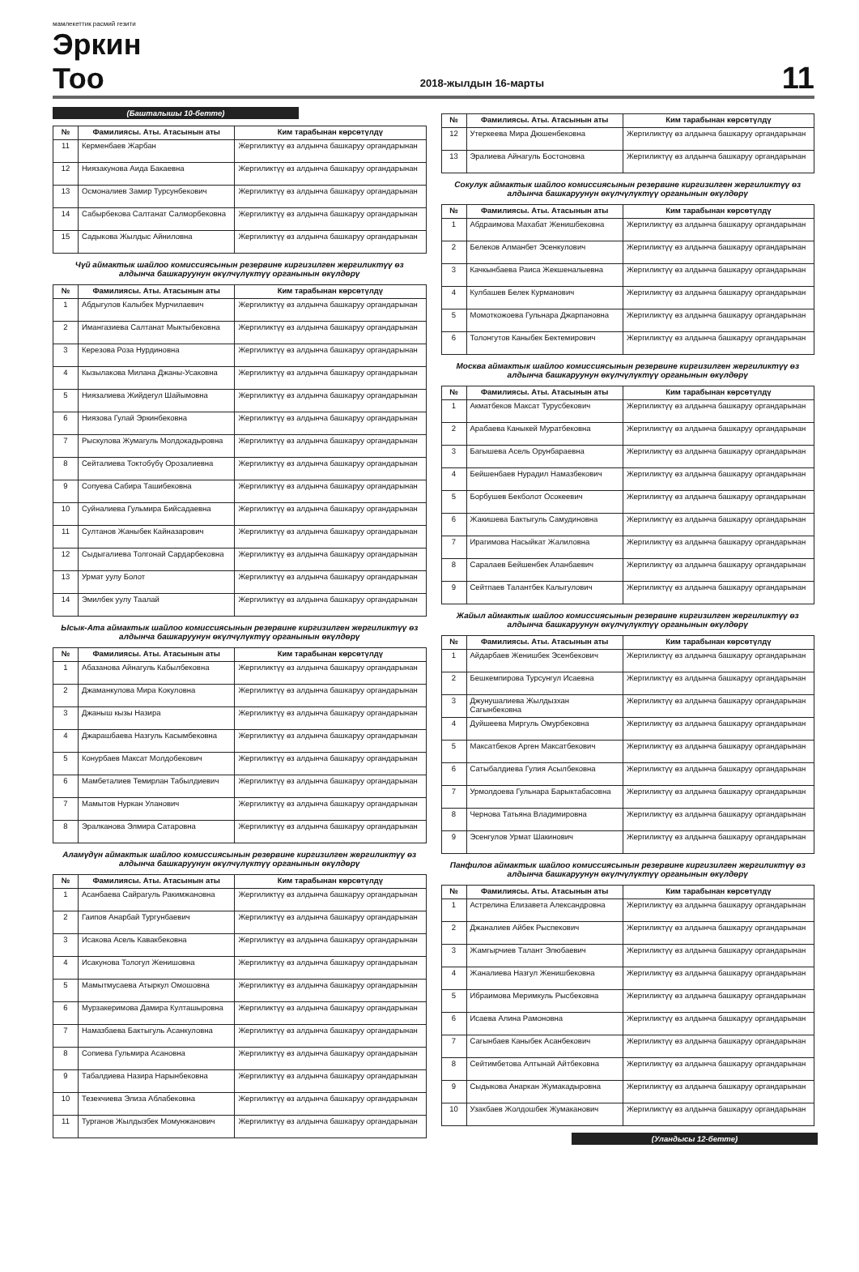мамлекеттик расмий гезити
Эркин Тоо
2018-жылдын 16-марты
11
(Башталышы 10-бетте)
| № | Фамилиясы. Аты. Атасынын аты | Ким тарабынан көрсөтүлдү |
| --- | --- | --- |
| 11 | Керменбаев Жарбан | Жергиликтүү өз алдынча башкаруу органдарынан |
| 12 | Ниязакунова Аида Бакаевна | Жергиликтүү өз алдынча башкаруу органдарынан |
| 13 | Осмоналиев Замир Турсунбекович | Жергиликтүү өз алдынча башкаруу органдарынан |
| 14 | Сабырбекова Салтанат Салморбековна | Жергиликтүү өз алдынча башкаруу органдарынан |
| 15 | Садыкова Жылдыс Айниловна | Жергиликтүү өз алдынча башкаруу органдарынан |
Чүй аймактык шайлоо комиссиясынын резервине киргизилген жергиликтүү өз алдынча башкаруунун өкүлчүлүктүү органынын өкүлдөрү
| № | Фамилиясы. Аты. Атасынын аты | Ким тарабынан көрсөтүлдү |
| --- | --- | --- |
| 1 | Абдыгулов Калыбек Мурчилаевич | Жергиликтүү өз алдынча башкаруу органдарынан |
| 2 | Имангазиева Салтанат Мыктыбековна | Жергиликтүү өз алдынча башкаруу органдарынан |
| 3 | Керезова Роза Нурдиновна | Жергиликтүү өз алдынча башкаруу органдарынан |
| 4 | Кызылакова Милана Джаны-Усаковна | Жергиликтүү өз алдынча башкаруу органдарынан |
| 5 | Ниязалиева Жийдегул Шайымовна | Жергиликтүү өз алдынча башкаруу органдарынан |
| 6 | Ниязова Гулай Эркинбековна | Жергиликтүү өз алдынча башкаруу органдарынан |
| 7 | Рыскулова Жумагуль Молдокадыровна | Жергиликтүү өз алдынча башкаруу органдарынан |
| 8 | Сейталиева Токтобүбү Орозалиевна | Жергиликтүү өз алдынча башкаруу органдарынан |
| 9 | Сопуева Сабира Ташибековна | Жергиликтүү өз алдынча башкаруу органдарынан |
| 10 | Суйналиева Гульмира Бийсадаевна | Жергиликтүү өз алдынча башкаруу органдарынан |
| 11 | Султанов Жаныбек Кайназарович | Жергиликтүү өз алдынча башкаруу органдарынан |
| 12 | Сыдыгалиева Толгонай Сардарбековна | Жергиликтүү өз алдынча башкаруу органдарынан |
| 13 | Урмат уулу Болот | Жергиликтүү өз алдынча башкаруу органдарынан |
| 14 | Эмилбек уулу Таалай | Жергиликтүү өз алдынча башкаруу органдарынан |
Ысык-Ата аймактык шайлоо комиссиясынын резервине киргизилген жергиликтүү өз алдынча башкаруунун өкүлчүлүктүү органынын өкүлдөрү
| № | Фамилиясы. Аты. Атасынын аты | Ким тарабынан көрсөтүлдү |
| --- | --- | --- |
| 1 | Абазанова Айнагуль Кабылбековна | Жергиликтүү өз алдынча башкаруу органдарынан |
| 2 | Джаманкулова Мира Кокуловна | Жергиликтүү өз алдынча башкаруу органдарынан |
| 3 | Джаныш кызы Назира | Жергиликтүү өз алдынча башкаруу органдарынан |
| 4 | Джарашбаева Назгуль Касымбековна | Жергиликтүү өз алдынча башкаруу органдарынан |
| 5 | Конурбаев Максат Молдобекович | Жергиликтүү өз алдынча башкаруу органдарынан |
| 6 | Мамбеталиев Темирлан Табылдиевич | Жергиликтүү өз алдынча башкаруу органдарынан |
| 7 | Мамытов Нуркан Уланович | Жергиликтүү өз алдынча башкаруу органдарынан |
| 8 | Эралканова Элмира Сатаровна | Жергиликтүү өз алдынча башкаруу органдарынан |
Аламүдүн аймактык шайлоо комиссиясынын резервине киргизилген жергиликтүү өз алдынча башкаруунун өкүлчүлүктүү органынын өкүлдөрү
| № | Фамилиясы. Аты. Атасынын аты | Ким тарабынан көрсөтүлдү |
| --- | --- | --- |
| 1 | Асанбаева Сайрагуль Ракимжановна | Жергиликтүү өз алдынча башкаруу органдарынан |
| 2 | Гаипов Анарбай Тургунбаевич | Жергиликтүү өз алдынча башкаруу органдарынан |
| 3 | Исакова Асель Кавакбековна | Жергиликтүү өз алдынча башкаруу органдарынан |
| 4 | Исакунова Тологул Женишовна | Жергиликтүү өз алдынча башкаруу органдарынан |
| 5 | Мамытмусаева Атыркул Омошовна | Жергиликтүү өз алдынча башкаруу органдарынан |
| 6 | Мурзакеримова Дамира Култашыровна | Жергиликтүү өз алдынча башкаруу органдарынан |
| 7 | Намазбаева Бактыгуль Асанкуловна | Жергиликтүү өз алдынча башкаруу органдарынан |
| 8 | Сопиева Гульмира Асановна | Жергиликтүү өз алдынча башкаруу органдарынан |
| 9 | Табалдиева Назира Нарынбековна | Жергиликтүү өз алдынча башкаруу органдарынан |
| 10 | Тезекчиева Элиза Аблабековна | Жергиликтүү өз алдынча башкаруу органдарынан |
| 11 | Турганов Жылдызбек Момунжанович | Жергиликтүү өз алдынча башкаруу органдарынан |
| № | Фамилиясы. Аты. Атасынын аты | Ким тарабынан көрсөтүлдү |
| --- | --- | --- |
| 12 | Утеркеева Мира Дюшенбековна | Жергиликтүү өз алдынча башкаруу органдарынан |
| 13 | Эралиева Айнагуль Бостоновна | Жергиликтүү өз алдынча башкаруу органдарынан |
Сокулук аймактык шайлоо комиссиясынын резервине киргизилген жергиликтүү өз алдынча башкаруунун өкүлчүлүктүү органынын өкүлдөрү
| № | Фамилиясы. Аты. Атасынын аты | Ким тарабынан көрсөтүлдү |
| --- | --- | --- |
| 1 | Абдраимова Махабат Женишбековна | Жергиликтүү өз алдынча башкаруу органдарынан |
| 2 | Белеков Алманбет Эсенкулович | Жергиликтүү өз алдынча башкаруу органдарынан |
| 3 | Качкынбаева Раиса Жекшеналыевна | Жергиликтүү өз алдынча башкаруу органдарынан |
| 4 | Кулбашев Белек Курманович | Жергиликтүү өз алдынча башкаруу органдарынан |
| 5 | Момоткожоева Гульнара Джарпановна | Жергиликтүү өз алдынча башкаруу органдарынан |
| 6 | Толонгутов Каныбек Бектемирович | Жергиликтүү өз алдынча башкаруу органдарынан |
Москва аймактык шайлоо комиссиясынын резервине киргизилген жергиликтүү өз алдынча башкаруунун өкүлчүлүктүү органынын өкүлдөрү
| № | Фамилиясы. Аты. Атасынын аты | Ким тарабынан көрсөтүлдү |
| --- | --- | --- |
| 1 | Акматбеков Максат Турусбекович | Жергиликтүү өз алдынча башкаруу органдарынан |
| 2 | Арабаева Каныкей Муратбековна | Жергиликтүү өз алдынча башкаруу органдарынан |
| 3 | Багышева Асель Орунбараевна | Жергиликтүү өз алдынча башкаруу органдарынан |
| 4 | Бейшенбаев Нурадил Намазбекович | Жергиликтүү өз алдынча башкаруу органдарынан |
| 5 | Борбушев Бекболот Осокеевич | Жергиликтүү өз алдынча башкаруу органдарынан |
| 6 | Жакишева Бактыгуль Самудиновна | Жергиликтүү өз алдынча башкаруу органдарынан |
| 7 | Ирагимова Насыйкат Жалиловна | Жергиликтүү өз алдынча башкаруу органдарынан |
| 8 | Саралаев Бейшенбек Аланбаевич | Жергиликтүү өз алдынча башкаруу органдарынан |
| 9 | Сейтпаев Талантбек Калыгулович | Жергиликтүү өз алдынча башкаруу органдарынан |
Жайыл аймактык шайлоо комиссиясынын резервине киргизилген жергиликтүү өз алдынча башкаруунун өкүлчүлүктүү органынын өкүлдөрү
| № | Фамилиясы. Аты. Атасынын аты | Ким тарабынан көрсөтүлдү |
| --- | --- | --- |
| 1 | Айдарбаев Женишбек Эсенбекович | Жергиликтүү өз алдынча башкаруу органдарынан |
| 2 | Бешкемпирова Турсунгул Исаевна | Жергиликтүү өз алдынча башкаруу органдарынан |
| 3 | Джунушалиева Жылдызхан Сагынбековна | Жергиликтүү өз алдынча башкаруу органдарынан |
| 4 | Дуйшеева Миргуль Омурбековна | Жергиликтүү өз алдынча башкаруу органдарынан |
| 5 | Максатбеков Арген Максатбекович | Жергиликтүү өз алдынча башкаруу органдарынан |
| 6 | Сатыбалдиева Гулия Асылбековна | Жергиликтүү өз алдынча башкаруу органдарынан |
| 7 | Урмолдоева Гульнара Барыктабасовна | Жергиликтүү өз алдынча башкаруу органдарынан |
| 8 | Чернова Татьяна Владимировна | Жергиликтүү өз алдынча башкаруу органдарынан |
| 9 | Эсенгулов Урмат Шакинович | Жергиликтүү өз алдынча башкаруу органдарынан |
Панфилов аймактык шайлоо комиссиясынын резервине киргизилген жергиликтүү өз алдынча башкаруунун өкүлчүлүктүү органынын өкүлдөрү
| № | Фамилиясы. Аты. Атасынын аты | Ким тарабынан көрсөтүлдү |
| --- | --- | --- |
| 1 | Астрелина Елизавета Александровна | Жергиликтүү өз алдынча башкаруу органдарынан |
| 2 | Джаналиев Айбек Рыспекович | Жергиликтүү өз алдынча башкаруу органдарынан |
| 3 | Жамгырчиев Талант Элюбаевич | Жергиликтүү өз алдынча башкаруу органдарынан |
| 4 | Жаналиева Назгул Женишбековна | Жергиликтүү өз алдынча башкаруу органдарынан |
| 5 | Ибраимова Меримкуль Рысбековна | Жергиликтүү өз алдынча башкаруу органдарынан |
| 6 | Исаева Алина Рамоновна | Жергиликтүү өз алдынча башкаруу органдарынан |
| 7 | Сагынбаев Каныбек Асанбекович | Жергиликтүү өз алдынча башкаруу органдарынан |
| 8 | Сейтимбетова Алтынай Айтбековна | Жергиликтүү өз алдынча башкаруу органдарынан |
| 9 | Сыдыкова Анаркан Жумакадыровна | Жергиликтүү өз алдынча башкаруу органдарынан |
| 10 | Узакбаев Жолдошбек Жумаканович | Жергиликтүү өз алдынча башкаруу органдарынан |
(Уландысы 12-бетте)